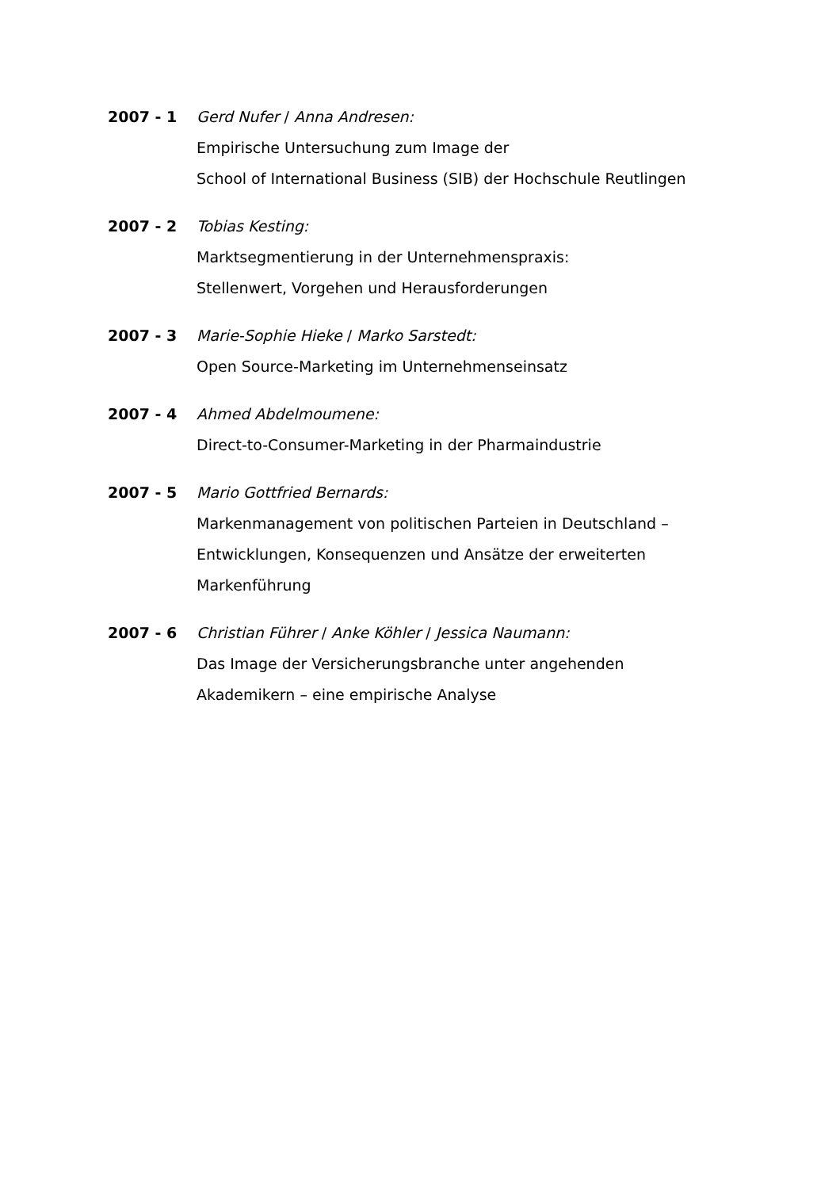2007 - 1 Gerd Nufer / Anna Andresen:
Empirische Untersuchung zum Image der
School of International Business (SIB) der Hochschule Reutlingen
2007 - 2 Tobias Kesting:
Marktsegmentierung in der Unternehmenspraxis:
Stellenwert, Vorgehen und Herausforderungen
2007 - 3 Marie-Sophie Hieke / Marko Sarstedt:
Open Source-Marketing im Unternehmenseinsatz
2007 - 4 Ahmed Abdelmoumene:
Direct-to-Consumer-Marketing in der Pharmaindustrie
2007 - 5 Mario Gottfried Bernards:
Markenmanagement von politischen Parteien in Deutschland –
Entwicklungen, Konsequenzen und Ansätze der erweiterten
Markenführung
2007 - 6 Christian Führer / Anke Köhler / Jessica Naumann:
Das Image der Versicherungsbranche unter angehenden
Akademikern – eine empirische Analyse